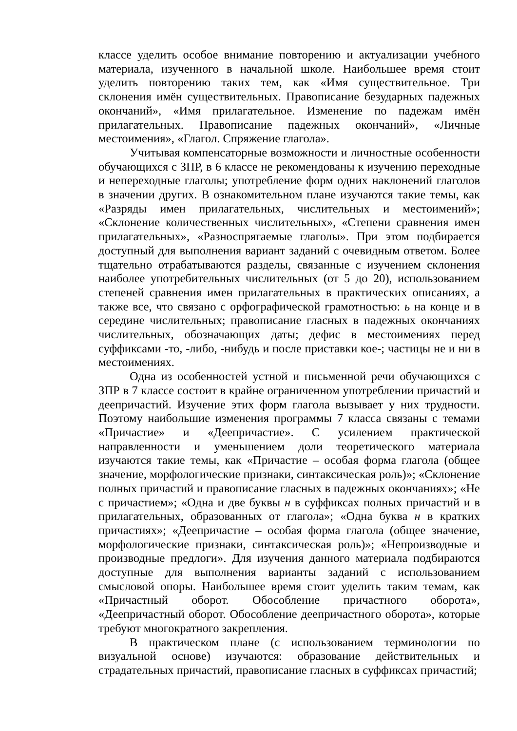классе уделить особое внимание повторению и актуализации учебного материала, изученного в начальной школе. Наибольшее время стоит уделить повторению таких тем, как «Имя существительное. Три склонения имён существительных. Правописание безударных падежных окончаний», «Имя прилагательное. Изменение по падежам имён прилагательных. Правописание падежных окончаний», «Личные местоимения», «Глагол. Спряжение глагола».
Учитывая компенсаторные возможности и личностные особенности обучающихся с ЗПР, в 6 классе не рекомендованы к изучению переходные и непереходные глаголы; употребление форм одних наклонений глаголов в значении других. В ознакомительном плане изучаются такие темы, как «Разряды имен прилагательных, числительных и местоимений»; «Склонение количественных числительных», «Степени сравнения имен прилагательных», «Разноспрягаемые глаголы». При этом подбирается доступный для выполнения вариант заданий с очевидным ответом. Более тщательно отрабатываются разделы, связанные с изучением склонения наиболее употребительных числительных (от 5 до 20), использованием степеней сравнения имен прилагательных в практических описаниях, а также все, что связано с орфографической грамотностью: ь на конце и в середине числительных; правописание гласных в падежных окончаниях числительных, обозначающих даты; дефис в местоимениях перед суффиксами -то, -либо, -нибудь и после приставки кое-; частицы не и ни в местоимениях.
Одна из особенностей устной и письменной речи обучающихся с ЗПР в 7 классе состоит в крайне ограниченном употреблении причастий и деепричастий. Изучение этих форм глагола вызывает у них трудности. Поэтому наибольшие изменения программы 7 класса связаны с темами «Причастие» и «Деепричастие». С усилением практической направленности и уменьшением доли теоретического материала изучаются такие темы, как «Причастие – особая форма глагола (общее значение, морфологические признаки, синтаксическая роль)»; «Склонение полных причастий и правописание гласных в падежных окончаниях»; «Не с причастием»; «Одна и две буквы н в суффиксах полных причастий и в прилагательных, образованных от глагола»; «Одна буква н в кратких причастиях»; «Деепричастие – особая форма глагола (общее значение, морфологические признаки, синтаксическая роль)»; «Непроизводные и производные предлоги». Для изучения данного материала подбираются доступные для выполнения варианты заданий с использованием смысловой опоры. Наибольшее время стоит уделить таким темам, как «Причастный оборот. Обособление причастного оборота», «Деепричастный оборот. Обособление деепричастного оборота», которые требуют многократного закрепления.
В практическом плане (с использованием терминологии по визуальной основе) изучаются: образование действительных и страдательных причастий, правописание гласных в суффиксах причастий;